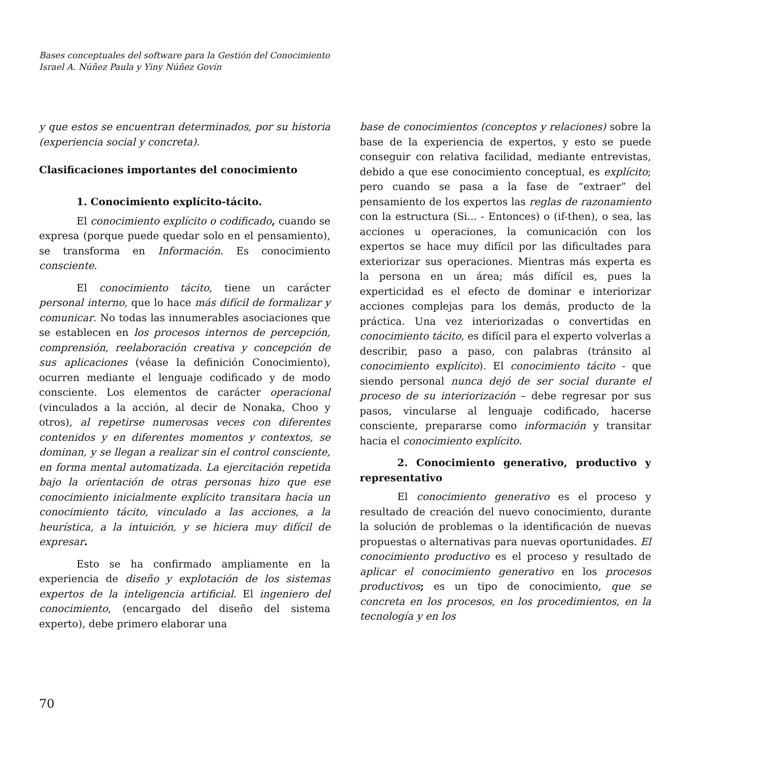Bases conceptuales del software para la Gestión del Conocimiento
Israel A. Núñez Paula y Yiny Núñez Govín
y que estos se encuentran determinados, por su historia (experiencia social y concreta).
Clasificaciones importantes del conocimiento
1. Conocimiento explícito-tácito.
El conocimiento explícito o codificado, cuando se expresa (porque puede quedar solo en el pensamiento), se transforma en Información. Es conocimiento consciente.
El conocimiento tácito, tiene un carácter personal interno, que lo hace más difícil de formalizar y comunicar. No todas las innumerables asociaciones que se establecen en los procesos internos de percepción, comprensión, reelaboración creativa y concepción de sus aplicaciones (véase la definición Conocimiento), ocurren mediante el lenguaje codificado y de modo consciente. Los elementos de carácter operacional (vinculados a la acción, al decir de Nonaka, Choo y otros), al repetirse numerosas veces con diferentes contenidos y en diferentes momentos y contextos, se dominan, y se llegan a realizar sin el control consciente, en forma mental automatizada. La ejercitación repetida bajo la orientación de otras personas hizo que ese conocimiento inicialmente explícito transitara hacia un conocimiento tácito, vinculado a las acciones, a la heurística, a la intuición, y se hiciera muy difícil de expresar.
Esto se ha confirmado ampliamente en la experiencia de diseño y explotación de los sistemas expertos de la inteligencia artificial. El ingeniero del conocimiento, (encargado del diseño del sistema experto), debe primero elaborar una
base de conocimientos (conceptos y relaciones) sobre la base de la experiencia de expertos, y esto se puede conseguir con relativa facilidad, mediante entrevistas, debido a que ese conocimiento conceptual, es explícito; pero cuando se pasa a la fase de “extraer” del pensamiento de los expertos las reglas de razonamiento con la estructura (Si... - Entonces) o (if-then), o sea, las acciones u operaciones, la comunicación con los expertos se hace muy difícil por las dificultades para exteriorizar sus operaciones. Mientras más experta es la persona en un área; más difícil es, pues la experticidad es el efecto de dominar e interiorizar acciones complejas para los demás, producto de la práctica. Una vez interiorizadas o convertidas en conocimiento tácito, es difícil para el experto volverlas a describir, paso a paso, con palabras (tránsito al conocimiento explícito). El conocimiento tácito - que siendo personal nunca dejó de ser social durante el proceso de su interiorización – debe regresar por sus pasos, vincularse al lenguaje codificado, hacerse consciente, prepararse como información y transitar hacia el conocimiento explícito.
2. Conocimiento generativo, productivo y representativo
El conocimiento generativo es el proceso y resultado de creación del nuevo conocimiento, durante la solución de problemas o la identificación de nuevas propuestas o alternativas para nuevas oportunidades. El conocimiento productivo es el proceso y resultado de aplicar el conocimiento generativo en los procesos productivos; es un tipo de conocimiento, que se concreta en los procesos, en los procedimientos, en la tecnología y en los
70